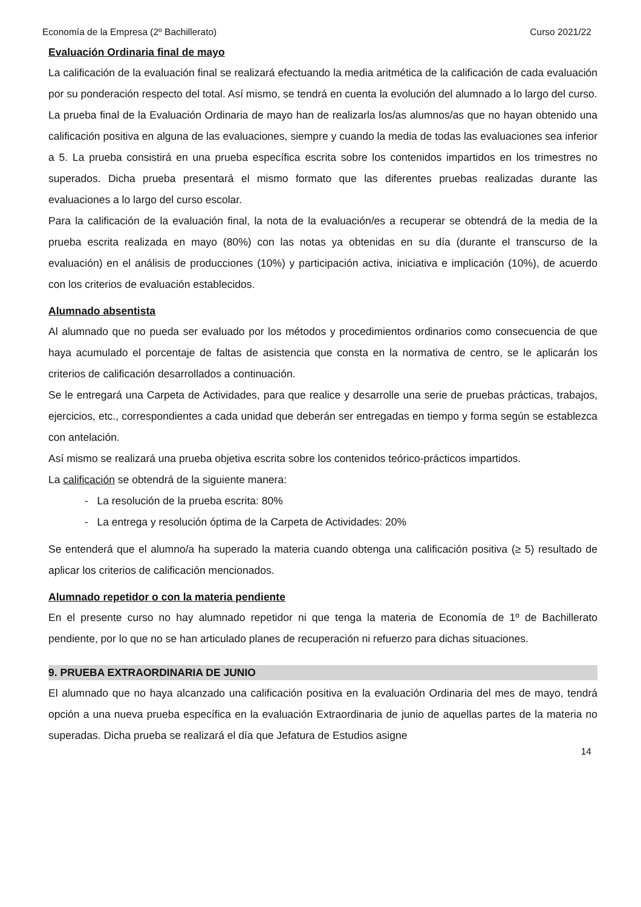Economía de la Empresa (2º Bachillerato) Curso 2021/22
Evaluación Ordinaria final de mayo
La calificación de la evaluación final se realizará efectuando la media aritmética de la calificación de cada evaluación por su ponderación respecto del total. Así mismo, se tendrá en cuenta la evolución del alumnado a lo largo del curso.
La prueba final de la Evaluación Ordinaria de mayo han de realizarla los/as alumnos/as que no hayan obtenido una calificación positiva en alguna de las evaluaciones, siempre y cuando la media de todas las evaluaciones sea inferior a 5. La prueba consistirá en una prueba específica escrita sobre los contenidos impartidos en los trimestres no superados. Dicha prueba presentará el mismo formato que las diferentes pruebas realizadas durante las evaluaciones a lo largo del curso escolar.
Para la calificación de la evaluación final, la nota de la evaluación/es a recuperar se obtendrá de la media de la prueba escrita realizada en mayo (80%) con las notas ya obtenidas en su día (durante el transcurso de la evaluación) en el análisis de producciones (10%) y participación activa, iniciativa e implicación (10%), de acuerdo con los criterios de evaluación establecidos.
Alumnado absentista
Al alumnado que no pueda ser evaluado por los métodos y procedimientos ordinarios como consecuencia de que haya acumulado el porcentaje de faltas de asistencia que consta en la normativa de centro, se le aplicarán los criterios de calificación desarrollados a continuación.
Se le entregará una Carpeta de Actividades, para que realice y desarrolle una serie de pruebas prácticas, trabajos, ejercicios, etc., correspondientes a cada unidad que deberán ser entregadas en tiempo y forma según se establezca con antelación.
Así mismo se realizará una prueba objetiva escrita sobre los contenidos teórico-prácticos impartidos.
La calificación se obtendrá de la siguiente manera:
- La resolución de la prueba escrita: 80%
- La entrega y resolución óptima de la Carpeta de Actividades: 20%
Se entenderá que el alumno/a ha superado la materia cuando obtenga una calificación positiva (≥ 5) resultado de aplicar los criterios de calificación mencionados.
Alumnado repetidor o con la materia pendiente
En el presente curso no hay alumnado repetidor ni que tenga la materia de Economía de 1º de Bachillerato pendiente, por lo que no se han articulado planes de recuperación ni refuerzo para dichas situaciones.
9. PRUEBA EXTRAORDINARIA DE JUNIO
El alumnado que no haya alcanzado una calificación positiva en la evaluación Ordinaria del mes de mayo, tendrá opción a una nueva prueba específica en la evaluación Extraordinaria de junio de aquellas partes de la materia no superadas. Dicha prueba se realizará el día que Jefatura de Estudios asigne
14